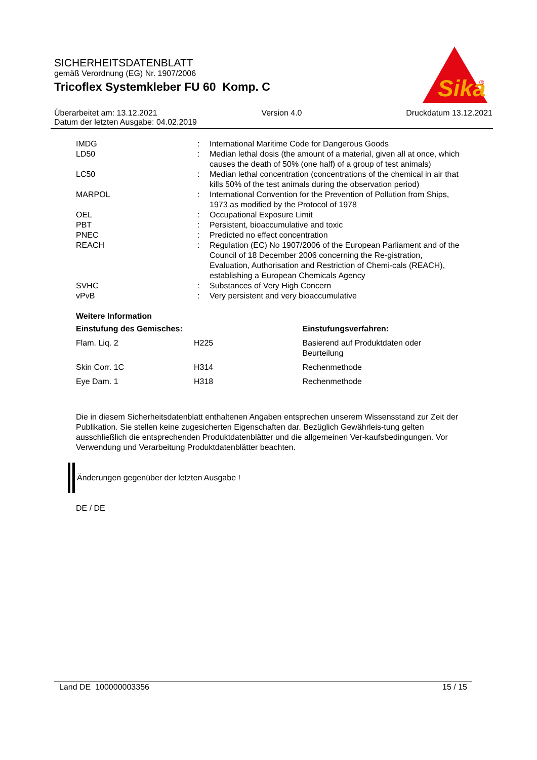SICHERHEITSDATENBLATT
gemäß Verordnung (EG) Nr. 1907/2006
Tricoflex Systemkleber FU 60 Komp. C
Sika
®
Überarbeitet am: 13.12.2021 Version 4.0 Druckdatum 13.12.2021
Datum der letzten Ausgabe: 04.02.2019
| IMDG | : | International Maritime Code for Dangerous Goods |
| LD50 | : | Median lethal dosis (the amount of a material, given all at once, which causes the death of 50% (one half) of a group of test animals) |
| LC50 | : | Median lethal concentration (concentrations of the chemical in air that kills 50% of the test animals during the observation period) |
| MARPOL | : | International Convention for the Prevention of Pollution from Ships, 1973 as modified by the Protocol of 1978 |
| OEL | : | Occupational Exposure Limit |
| PBT | : | Persistent, bioaccumulative and toxic |
| PNEC | : | Predicted no effect concentration |
| REACH | : | Regulation (EC) No 1907/2006 of the European Parliament and of the Council of 18 December 2006 concerning the Re-gistration, Evaluation, Authorisation and Restriction of Chemi-cals (REACH), establishing a European Chemicals Agency |
| SVHC | : | Substances of Very High Concern |
| vPvB | : | Very persistent and very bioaccumulative |
Weitere Information
| Einstufung des Gemisches: | | Einstufungsverfahren: |
| --- | --- | --- |
| Flam. Liq. 2 | H225 | Basierend auf Produktdaten oder Beurteilung |
| Skin Corr. 1C | H314 | Rechenmethode |
| Eye Dam. 1 | H318 | Rechenmethode |
Die in diesem Sicherheitsdatenblatt enthaltenen Angaben entsprechen unserem Wissensstand zur Zeit der Publikation. Sie stellen keine zugesicherten Eigenschaften dar. Bezüglich Gewährleis-tung gelten ausschließlich die entsprechenden Produktdatenblätter und die allgemeinen Ver-kaufsbedingungen. Vor Verwendung und Verarbeitung Produktdatenblätter beachten.
Änderungen gegenüber der letzten Ausgabe !
DE / DE
Land DE 100000003356 15 / 15